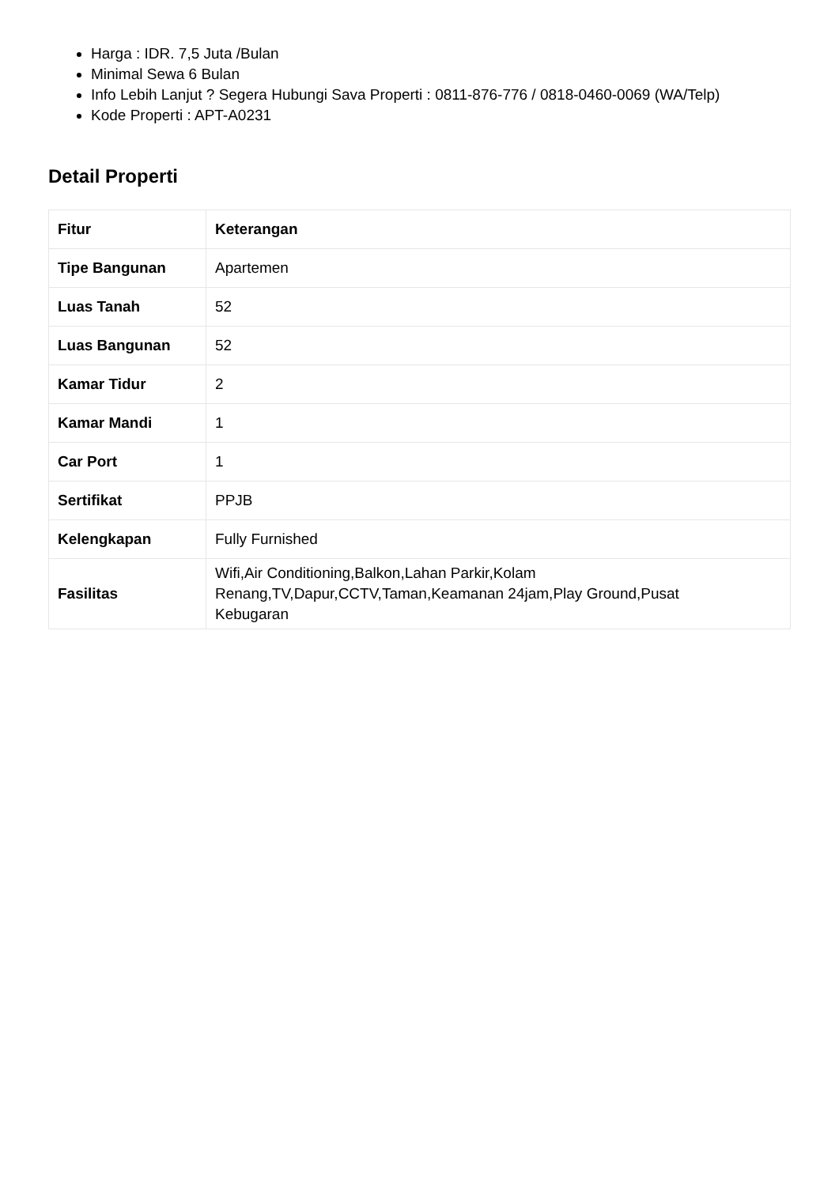Harga : IDR. 7,5 Juta /Bulan
Minimal Sewa 6 Bulan
Info Lebih Lanjut ? Segera Hubungi Sava Properti : 0811-876-776 / 0818-0460-0069 (WA/Telp)
Kode Properti : APT-A0231
Detail Properti
| Fitur | Keterangan |
| --- | --- |
| Tipe Bangunan | Apartemen |
| Luas Tanah | 52 |
| Luas Bangunan | 52 |
| Kamar Tidur | 2 |
| Kamar Mandi | 1 |
| Car Port | 1 |
| Sertifikat | PPJB |
| Kelengkapan | Fully Furnished |
| Fasilitas | Wifi,Air Conditioning,Balkon,Lahan Parkir,Kolam Renang,TV,Dapur,CCTV,Taman,Keamanan 24jam,Play Ground,Pusat Kebugaran |